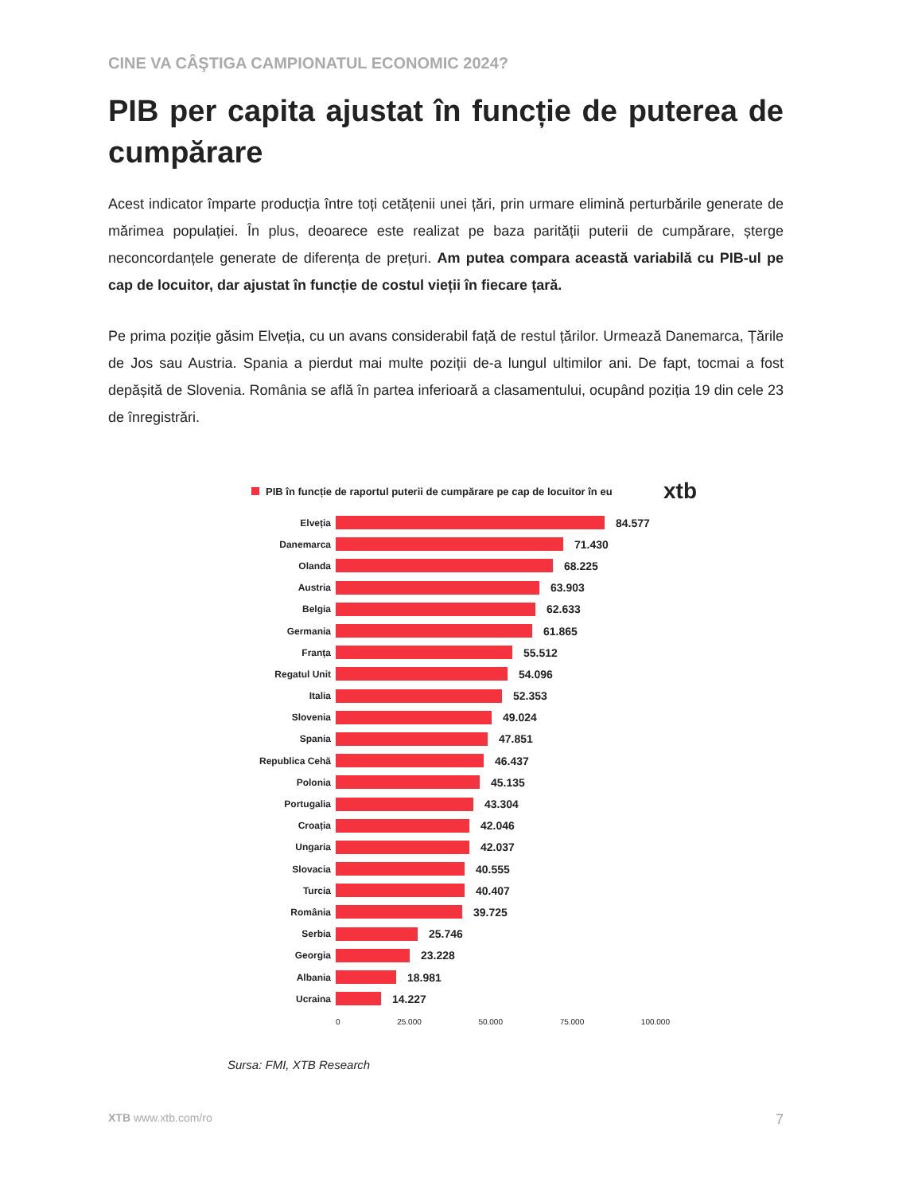CINE VA CÂŞTIGA CAMPIONATUL ECONOMIC 2024?
PIB per capita ajustat în funcție de puterea de cumpărare
Acest indicator împarte producția între toți cetățenii unei țări, prin urmare elimină perturbările generate de mărimea populației. În plus, deoarece este realizat pe baza parității puterii de cumpărare, șterge neconcordanțele generate de diferența de prețuri. Am putea compara această variabilă cu PIB-ul pe cap de locuitor, dar ajustat în funcție de costul vieții în fiecare țară.
Pe prima poziție găsim Elveția, cu un avans considerabil față de restul țărilor. Urmează Danemarca, Țările de Jos sau Austria. Spania a pierdut mai multe poziții de-a lungul ultimilor ani. De fapt, tocmai a fost depășită de Slovenia. România se află în partea inferioară a clasamentului, ocupând poziția 19 din cele 23 de înregistrări.
PIB în funcție de raportul puterii de cumpărare pe cap de locuitor în eu xtb
Elveția 84.577
Danemarca 71.430
Olanda 68.225
Austria 63.903
Belgia 62.633
Germania 61.865
Franța 55.512
Regatul Unit 54.096
Italia 52.353
Slovenia 49.024
Spania 47.851
Republica Cehă 46.437
Polonia 45.135
Portugalia 43.304
Croația 42.046
Ungaria 42.037
Slovacia 40.555
Turcia 40.407
România 39.725
Serbia 25.746
Georgia 23.228
Albania 18.981
Ucraina 14.227
0 25.000 50.000 75.000 100.000
Sursa: FMI, XTB Research
XTB www.xtb.com/ro 7